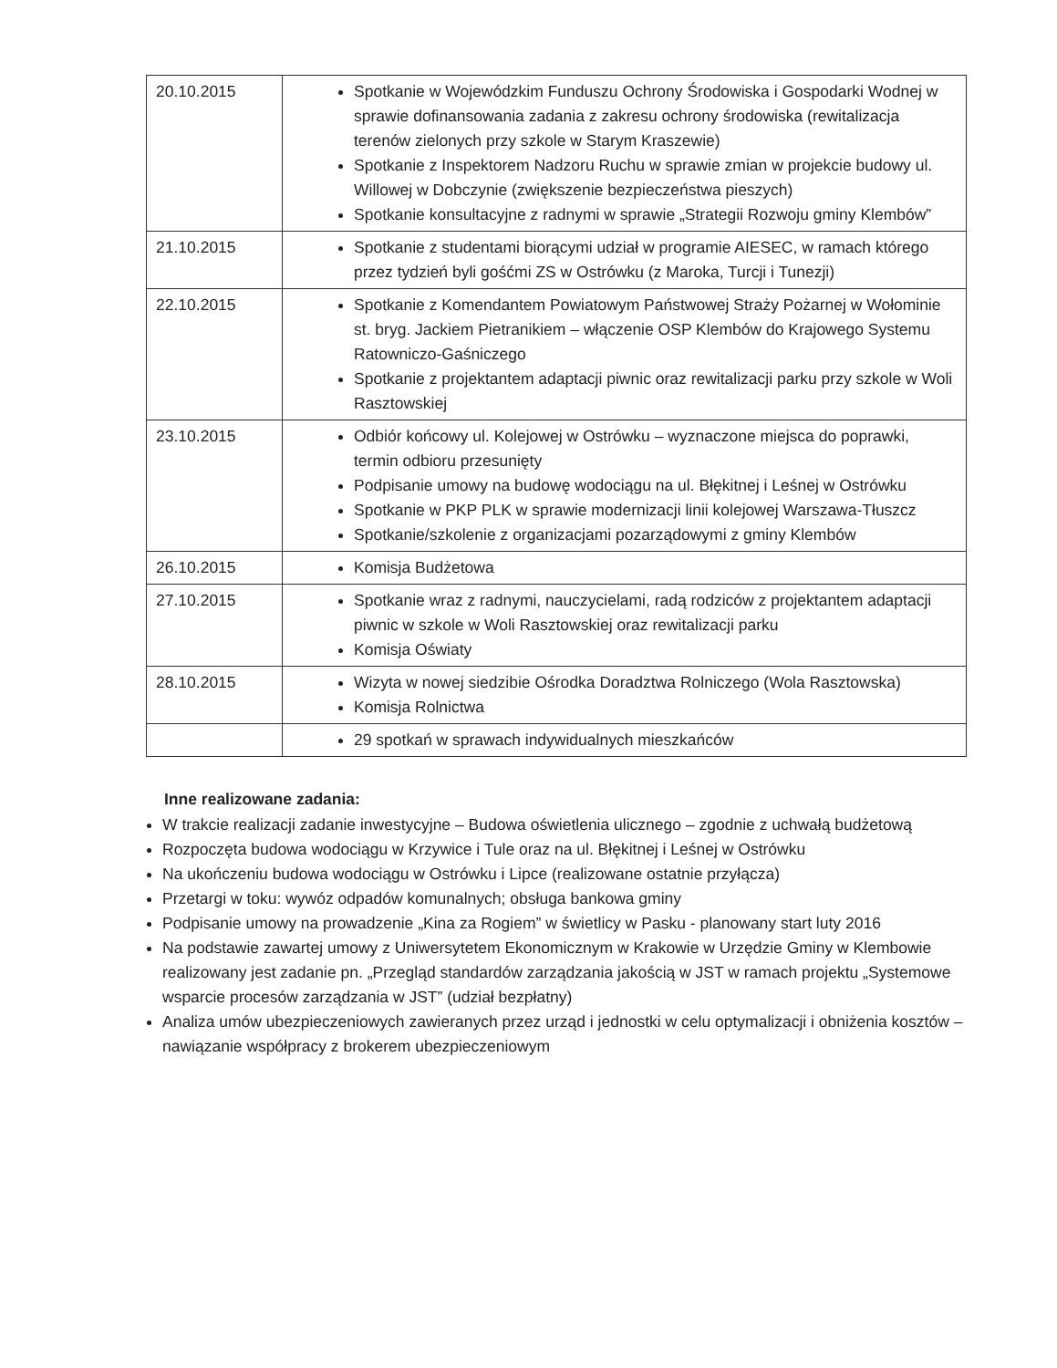| 20.10.2015 | Spotkanie w Wojewódzkim Funduszu Ochrony Środowiska i Gospodarki Wodnej w sprawie dofinansowania zadania z zakresu ochrony środowiska (rewitalizacja terenów zielonych przy szkole w Starym Kraszewie) Spotkanie z Inspektorem Nadzoru Ruchu w sprawie zmian w projekcie budowy ul. Willowej w Dobczynie (zwiększenie bezpieczeństwa pieszych) Spotkanie konsultacyjne z radnymi w sprawie „Strategii Rozwoju gminy Klembów” |
| 21.10.2015 | Spotkanie z studentami biorącymi udział w programie AIESEC, w ramach którego przez tydzień byli gośćmi ZS w Ostrówku (z Maroka, Turcji i Tunezji) |
| 22.10.2015 | Spotkanie z Komendantem Powiatowym Państwowej Straży Pożarnej w Wołominie st. bryg. Jackiem Pietranikiem – włączenie OSP Klembów do Krajowego Systemu Ratowniczo-Gaśniczego Spotkanie z projektantem adaptacji piwnic oraz rewitalizacji parku przy szkole w Woli Rasztowskiej |
| 23.10.2015 | Odbiór końcowy ul. Kolejowej w Ostrówku – wyznaczone miejsca do poprawki, termin odbioru przesunięty Podpisanie umowy na budowę wodociągu na ul. Błękitnej i Leśnej w Ostrówku Spotkanie w PKP PLK w sprawie modernizacji linii kolejowej Warszawa-Tłuszcz Spotkanie/szkolenie z organizacjami pozarządowymi z gminy Klembów |
| 26.10.2015 | Komisja Budżetowa |
| 27.10.2015 | Spotkanie wraz z radnymi, nauczycielami, radą rodziców z projektantem adaptacji piwnic w szkole w Woli Rasztowskiej oraz rewitalizacji parku Komisja Oświaty |
| 28.10.2015 | Wizyta w nowej siedzibie Ośrodka Doradztwa Rolniczego (Wola Rasztowska) Komisja Rolnictwa |
| | 29 spotkań w sprawach indywidualnych mieszkańców |
Inne realizowane zadania:
W trakcie realizacji zadanie inwestycyjne – Budowa oświetlenia ulicznego – zgodnie z uchwałą budżetową
Rozpoczęta budowa wodociągu w Krzywice i Tule oraz na ul. Błękitnej i Leśnej w Ostrówku
Na ukończeniu budowa wodociągu w Ostrówku i Lipce (realizowane ostatnie przyłącza)
Przetargi w toku: wywóz odpadów komunalnych; obsługa bankowa gminy
Podpisanie umowy na prowadzenie „Kina za Rogiem” w świetlicy w Pasku - planowany start luty 2016
Na podstawie zawartej umowy z Uniwersytetem Ekonomicznym w Krakowie w Urzędzie Gminy w Klembowie realizowany jest zadanie pn. „Przegląd standardów zarządzania jakością w JST w ramach projektu „Systemowe wsparcie procesów zarządzania w JST” (udział bezpłatny)
Analiza umów ubezpieczeniowych zawieranych przez urząd i jednostki w celu optymalizacji i obniżenia kosztów – nawiązanie współpracy z brokerem ubezpieczeniowym